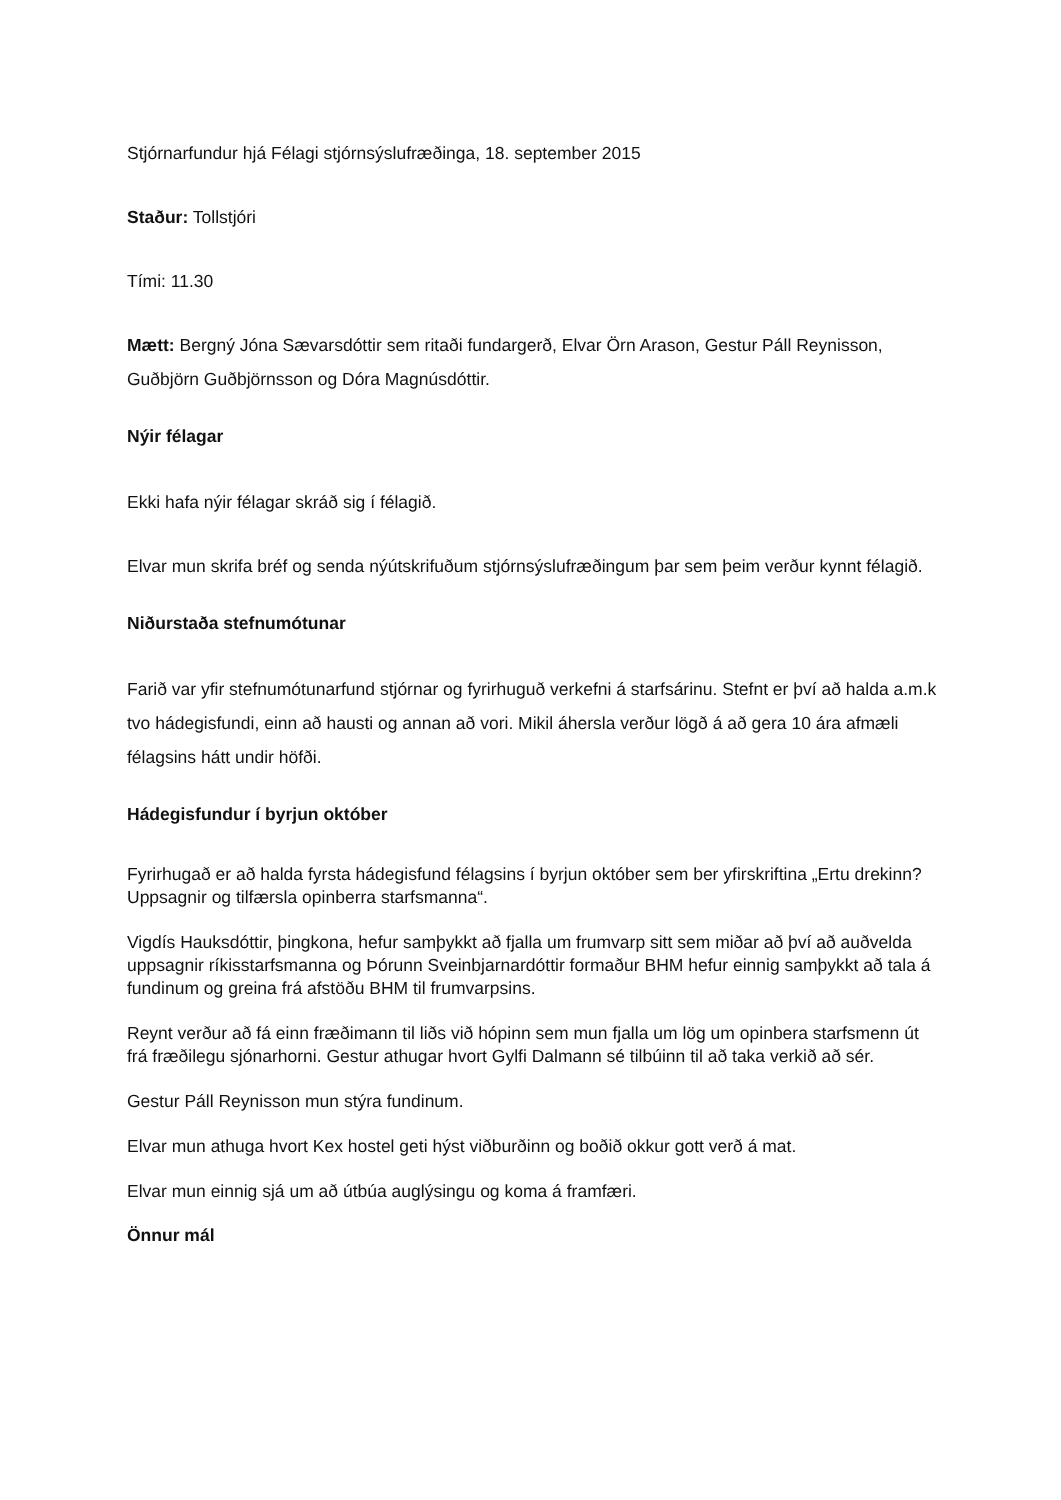Stjórnarfundur hjá Félagi stjórnsýslufræðinga, 18. september 2015
Staður: Tollstjóri
Tími: 11.30
Mætt: Bergný Jóna Sævarsdóttir sem ritaði fundargerð, Elvar Örn Arason, Gestur Páll Reynisson, Guðbjörn Guðbjörnsson og Dóra Magnúsdóttir.
Nýir félagar
Ekki hafa nýir félagar skráð sig í félagið.
Elvar mun skrifa bréf og senda nýútskrifuðum stjórnsýslufræðingum þar sem þeim verður kynnt félagið.
Niðurstaða stefnumótunar
Farið var yfir stefnumótunarfund stjórnar og fyrirhuguð verkefni á starfsárinu. Stefnt er því að halda a.m.k tvo hádegisfundi, einn að hausti og annan að vori. Mikil áhersla verður lögð á að gera 10 ára afmæli félagsins hátt undir höfði.
Hádegisfundur í byrjun október
Fyrirhugað er að halda fyrsta hádegisfund félagsins í byrjun október sem ber yfirskriftina „Ertu drekinn? Uppsagnir og tilfærsla opinberra starfsmanna“.
Vigdís Hauksdóttir, þingkona, hefur samþykkt að fjalla um frumvarp sitt sem miðar að því að auðvelda uppsagnir ríkisstarfsmanna og Þórunn Sveinbjarnardóttir formaður BHM hefur einnig samþykkt að tala á fundinum og greina frá afstöðu BHM til frumvarpsins.
Reynt verður að fá einn fræðimann til liðs við hópinn sem mun fjalla um lög um opinbera starfsmenn út frá fræðilegu sjónarhorni. Gestur athugar hvort Gylfi Dalmann sé tilbúinn til að taka verkið að sér.
Gestur Páll Reynisson mun stýra fundinum.
Elvar mun athuga hvort Kex hostel geti hýst viðburðinn og boðið okkur gott verð á mat.
Elvar mun einnig sjá um að útbúa auglýsingu og koma á framfæri.
Önnur mál